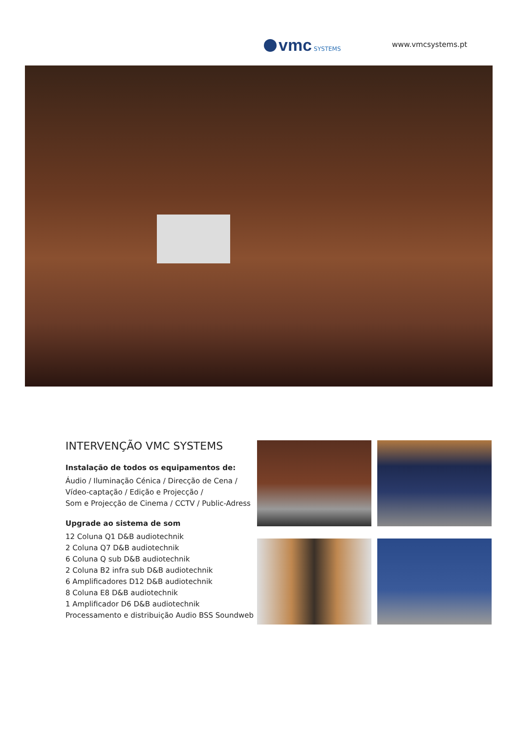vmc SYSTEMS
www.vmcsystems.pt
INTERVENÇÃO VMC SYSTEMS
Instalação de todos os equipamentos de:
Áudio / Iluminação Cénica / Direcção de Cena /
Vídeo-captação / Edição e Projecção /
Som e Projecção de Cinema / CCTV / Public-Adress
Upgrade ao sistema de som
12 Coluna Q1 D&B audiotechnik
2 Coluna Q7 D&B audiotechnik
6 Coluna Q sub D&B audiotechnik
2 Coluna B2 infra sub D&B audiotechnik
6 Amplificadores D12 D&B audiotechnik
8 Coluna E8 D&B audiotechnik
1 Amplificador D6 D&B audiotechnik
Processamento e distribuição Audio BSS Soundweb